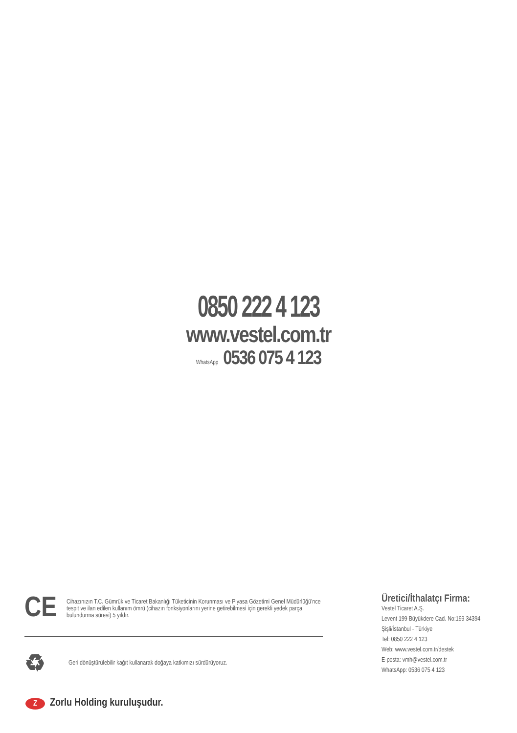0850 222 4 123
www.vestel.com.tr
WhatsApp 0536 075 4 123
CE
Cihazınızın T.C. Gümrük ve Ticaret Bakanlığı Tüketicinin Korunması ve Piyasa Gözetimi Genel Müdürlüğü’nce tespit ve ilan edilen kullanım ömrü (cihazın fonksiyonlarını yerine getirebilmesi için gerekli yedek parça bulundurma süresi) 5 yıldır.
♻
Geri dönüştürülebilir kağıt kullanarak doğaya katkımızı sürdürüyoruz.
Üretici/İthalatçı Firma:
Vestel Ticaret A.Ş.
Levent 199 Büyükdere Cad. No:199 34394
Şişli/İstanbul - Türkiye
Tel: 0850 222 4 123
Web: www.vestel.com.tr/destek
E-posta: vmh@vestel.com.tr
WhatsApp: 0536 075 4 123
Z Zorlu Holding kuruluşudur.